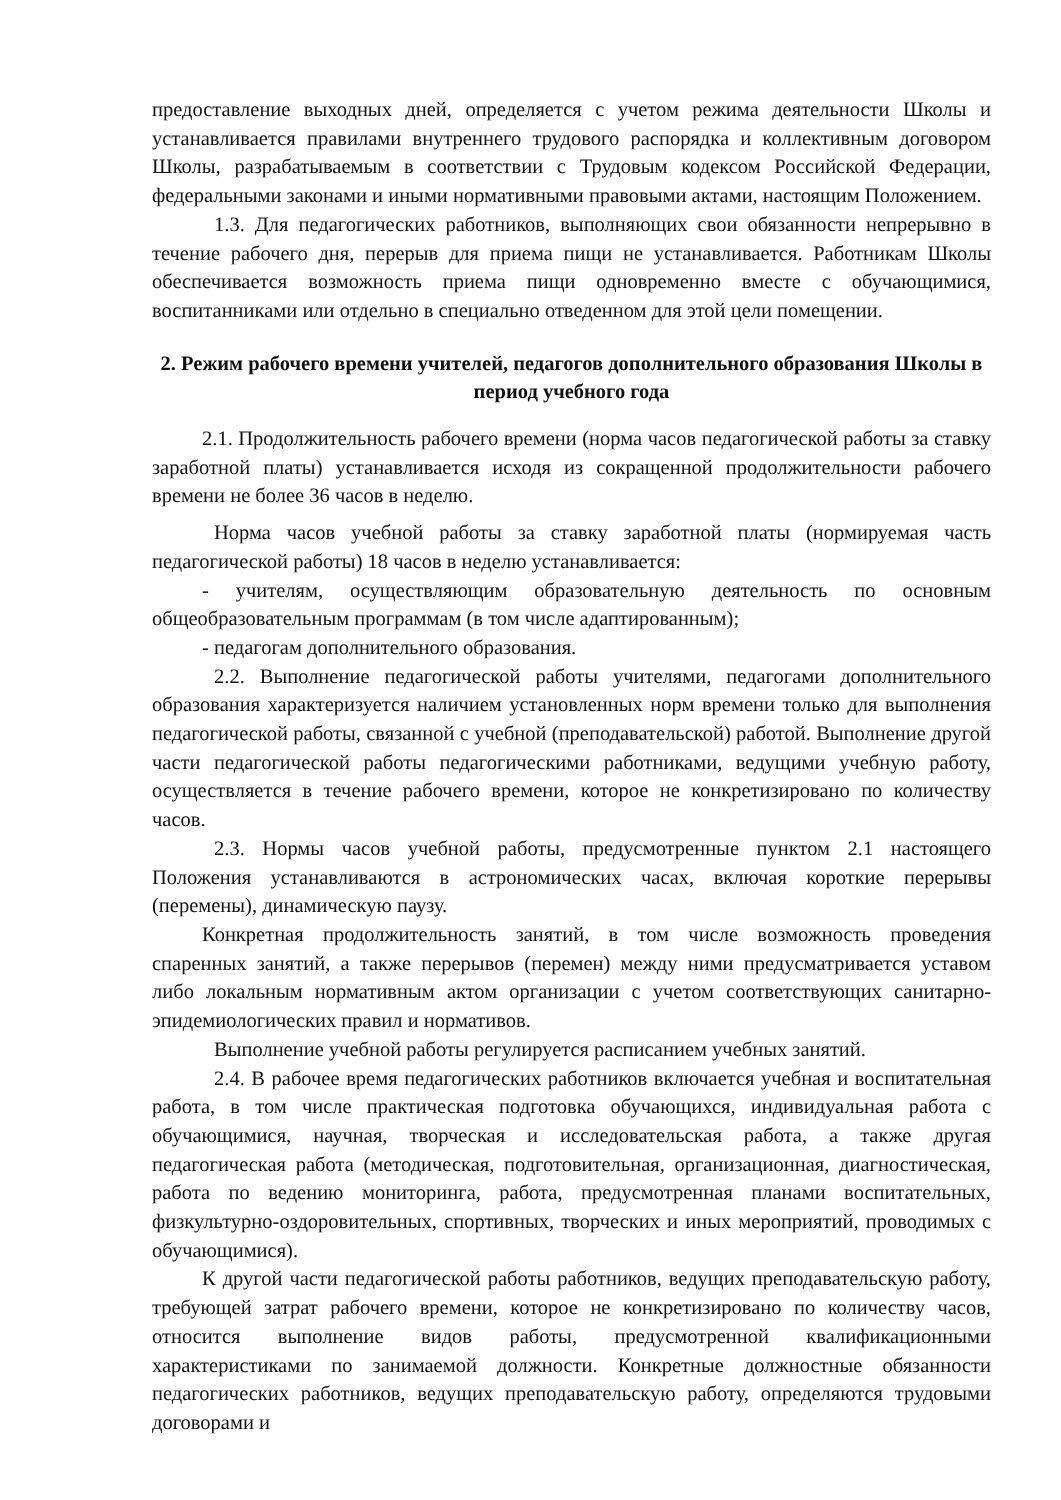предоставление выходных дней, определяется с учетом режима деятельности Школы и устанавливается правилами внутреннего трудового распорядка и коллективным договором Школы, разрабатываемым в соответствии с Трудовым кодексом Российской Федерации, федеральными законами и иными нормативными правовыми актами, настоящим Положением.
1.3. Для педагогических работников, выполняющих свои обязанности непрерывно в течение рабочего дня, перерыв для приема пищи не устанавливается. Работникам Школы обеспечивается возможность приема пищи одновременно вместе с обучающимися, воспитанниками или отдельно в специально отведенном для этой цели помещении.
2. Режим рабочего времени учителей, педагогов дополнительного образования Школы в период учебного года
2.1. Продолжительность рабочего времени (норма часов педагогической работы за ставку заработной платы) устанавливается исходя из сокращенной продолжительности рабочего времени не более 36 часов в неделю.
Норма часов учебной работы за ставку заработной платы (нормируемая часть педагогической работы) 18 часов в неделю устанавливается:
- учителям, осуществляющим образовательную деятельность по основным общеобразовательным программам (в том числе адаптированным);
- педагогам дополнительного образования.
2.2. Выполнение педагогической работы учителями, педагогами дополнительного образования характеризуется наличием установленных норм времени только для выполнения педагогической работы, связанной с учебной (преподавательской) работой. Выполнение другой части педагогической работы педагогическими работниками, ведущими учебную работу, осуществляется в течение рабочего времени, которое не конкретизировано по количеству часов.
2.3. Нормы часов учебной работы, предусмотренные пунктом 2.1 настоящего Положения устанавливаются в астрономических часах, включая короткие перерывы (перемены), динамическую паузу.
Конкретная продолжительность занятий, в том числе возможность проведения спаренных занятий, а также перерывов (перемен) между ними предусматривается уставом либо локальным нормативным актом организации с учетом соответствующих санитарно-эпидемиологических правил и нормативов.
Выполнение учебной работы регулируется расписанием учебных занятий.
2.4. В рабочее время педагогических работников включается учебная и воспитательная работа, в том числе практическая подготовка обучающихся, индивидуальная работа с обучающимися, научная, творческая и исследовательская работа, а также другая педагогическая работа (методическая, подготовительная, организационная, диагностическая, работа по ведению мониторинга, работа, предусмотренная планами воспитательных, физкультурно-оздоровительных, спортивных, творческих и иных мероприятий, проводимых с обучающимися).
К другой части педагогической работы работников, ведущих преподавательскую работу, требующей затрат рабочего времени, которое не конкретизировано по количеству часов, относится выполнение видов работы, предусмотренной квалификационными характеристиками по занимаемой должности. Конкретные должностные обязанности педагогических работников, ведущих преподавательскую работу, определяются трудовыми договорами и